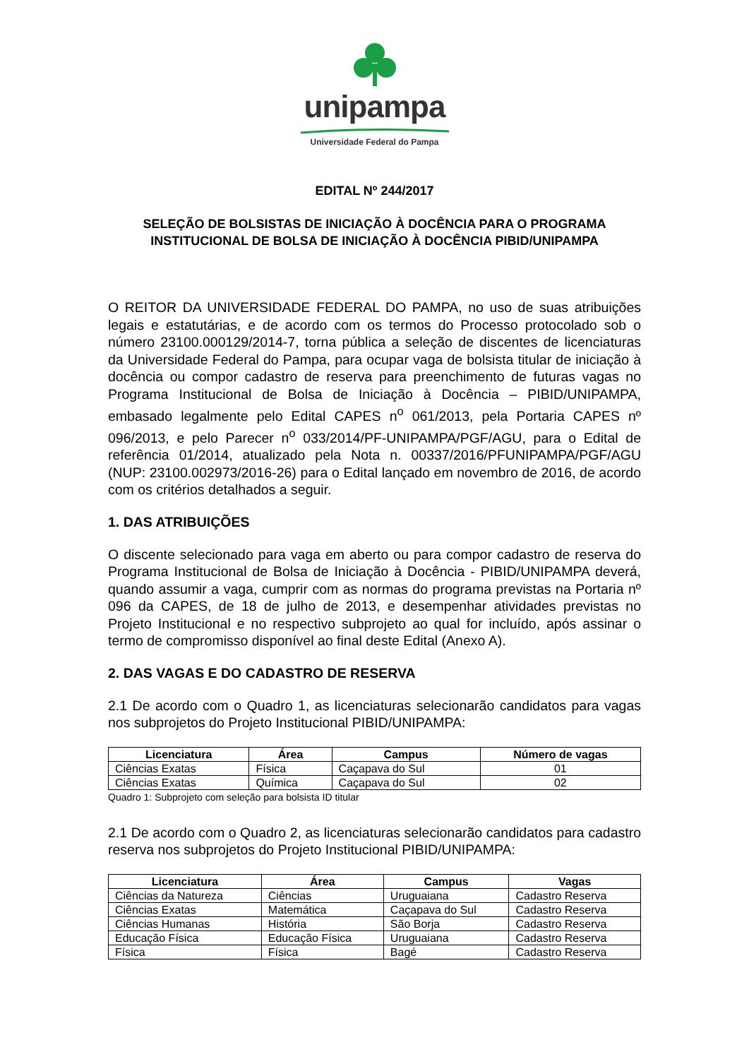unipampa
Universidade Federal do Pampa
EDITAL Nº 244/2017
SELEÇÃO DE BOLSISTAS DE INICIAÇÃO À DOCÊNCIA PARA O PROGRAMA INSTITUCIONAL DE BOLSA DE INICIAÇÃO À DOCÊNCIA PIBID/UNIPAMPA
O REITOR DA UNIVERSIDADE FEDERAL DO PAMPA, no uso de suas atribuições legais e estatutárias, e de acordo com os termos do Processo protocolado sob o número 23100.000129/2014-7, torna pública a seleção de discentes de licenciaturas da Universidade Federal do Pampa, para ocupar vaga de bolsista titular de iniciação à docência ou compor cadastro de reserva para preenchimento de futuras vagas no Programa Institucional de Bolsa de Iniciação à Docência – PIBID/UNIPAMPA, embasado legalmente pelo Edital CAPES n<sup>o</sup> 061/2013, pela Portaria CAPES nº 096/2013, e pelo Parecer n<sup>o</sup> 033/2014/PF-UNIPAMPA/PGF/AGU, para o Edital de referência 01/2014, atualizado pela Nota n. 00337/2016/PFUNIPAMPA/PGF/AGU (NUP: 23100.002973/2016-26) para o Edital lançado em novembro de 2016, de acordo com os critérios detalhados a seguir.
1. DAS ATRIBUIÇÕES
O discente selecionado para vaga em aberto ou para compor cadastro de reserva do Programa Institucional de Bolsa de Iniciação à Docência - PIBID/UNIPAMPA deverá, quando assumir a vaga, cumprir com as normas do programa previstas na Portaria nº 096 da CAPES, de 18 de julho de 2013, e desempenhar atividades previstas no Projeto Institucional e no respectivo subprojeto ao qual for incluído, após assinar o termo de compromisso disponível ao final deste Edital (Anexo A).
2. DAS VAGAS E DO CADASTRO DE RESERVA
2.1 De acordo com o Quadro 1, as licenciaturas selecionarão candidatos para vagas nos subprojetos do Projeto Institucional PIBID/UNIPAMPA:
| Licenciatura | Área | Campus | Número de vagas |
| --- | --- | --- | --- |
| Ciências Exatas | Física | Caçapava do Sul | 01 |
| Ciências Exatas | Química | Caçapava do Sul | 02 |
Quadro 1: Subprojeto com seleção para bolsista ID titular
2.1 De acordo com o Quadro 2, as licenciaturas selecionarão candidatos para cadastro reserva nos subprojetos do Projeto Institucional PIBID/UNIPAMPA:
| Licenciatura | Área | Campus | Vagas |
| --- | --- | --- | --- |
| Ciências da Natureza | Ciências | Uruguaiana | Cadastro Reserva |
| Ciências Exatas | Matemática | Caçapava do Sul | Cadastro Reserva |
| Ciências Humanas | História | São Borja | Cadastro Reserva |
| Educação Física | Educação Física | Uruguaiana | Cadastro Reserva |
| Física | Física | Bagé | Cadastro Reserva |